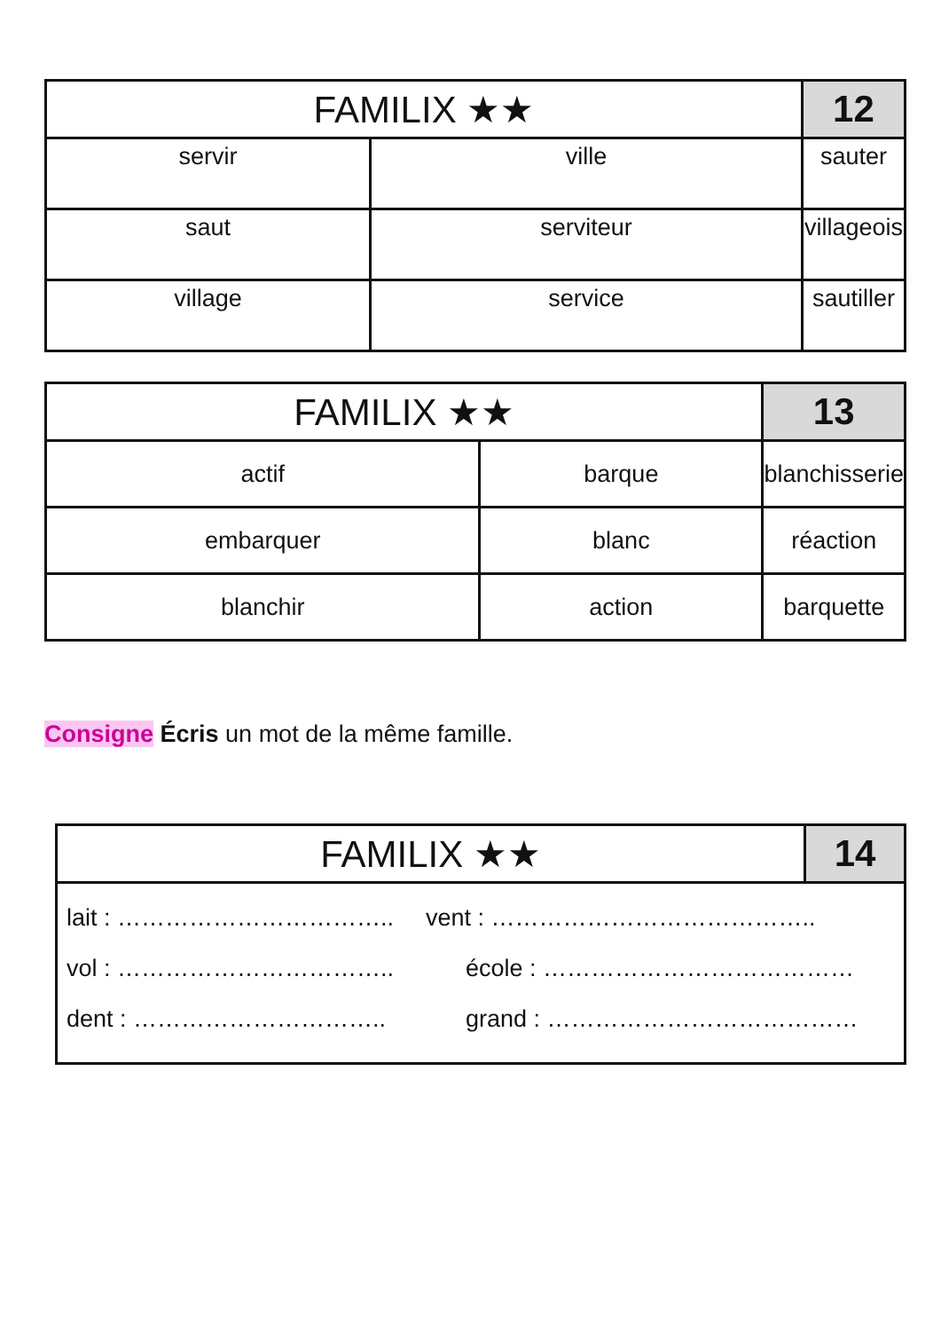| FAMILIX ★★ | | 12 |
| --- | --- | --- |
| servir | ville | sauter |
| saut | serviteur | villageois |
| village | service | sautiller |
| FAMILIX ★★ | | 13 |
| --- | --- | --- |
| actif | barque | blanchisserie |
| embarquer | blanc | réaction |
| blanchir | action | barquette |
Consigne Écris un mot de la même famille.
| FAMILIX ★★ | 14 |
| --- | --- |
| lait : …………………………….. vent : ………………………………….. vol : …………………………….. école : ………………………………… dent : ………………………….. grand : ………………………………… | |